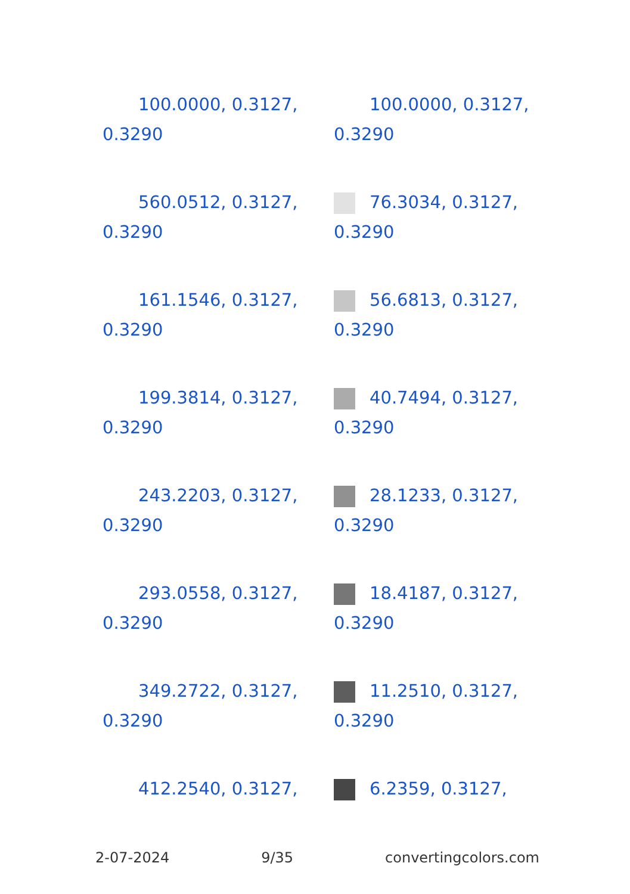100.0000, 0.3127,
0.3290
100.0000, 0.3127,
0.3290
560.0512, 0.3127,
0.3290
76.3034, 0.3127,
0.3290
161.1546, 0.3127,
0.3290
56.6813, 0.3127,
0.3290
199.3814, 0.3127,
0.3290
40.7494, 0.3127,
0.3290
243.2203, 0.3127,
0.3290
28.1233, 0.3127,
0.3290
293.0558, 0.3127,
0.3290
18.4187, 0.3127,
0.3290
349.2722, 0.3127,
0.3290
11.2510, 0.3127,
0.3290
412.2540, 0.3127,
6.2359, 0.3127,
2-07-2024 9/35 convertingcolors.com